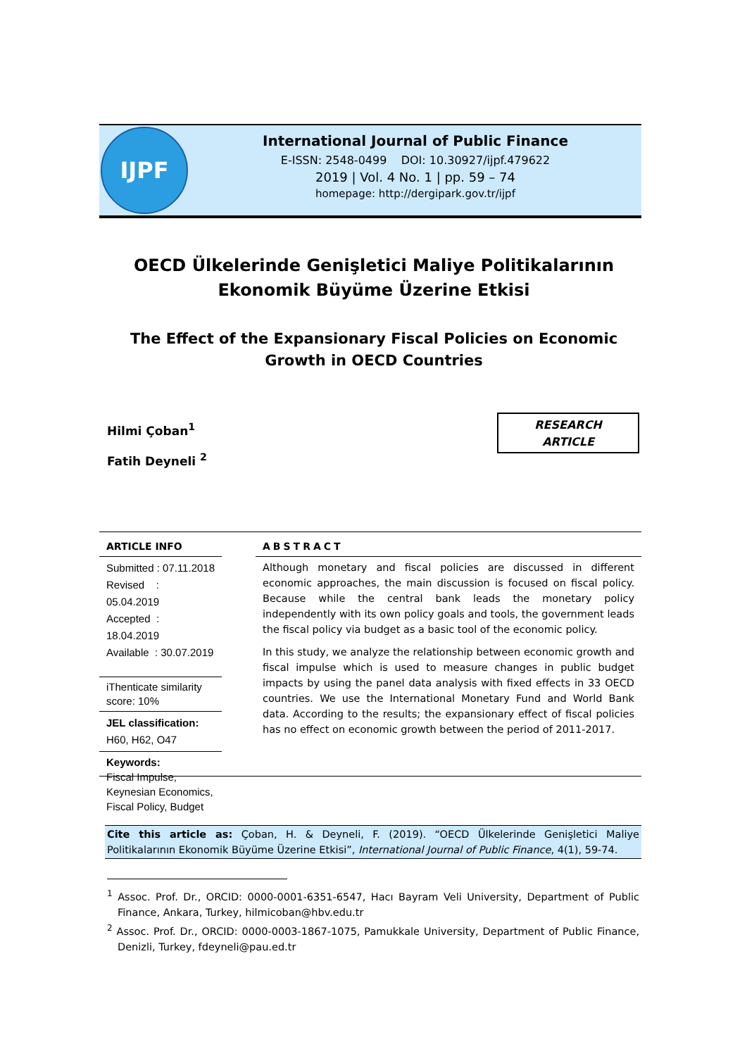IJPF
International Journal of Public Finance
E-ISSN: 2548-0499 DOI: 10.30927/ijpf.479622
2019 | Vol. 4 No. 1 | pp. 59 – 74
homepage: http://dergipark.gov.tr/ijpf
OECD Ülkelerinde Genişletici Maliye Politikalarının Ekonomik Büyüme Üzerine Etkisi
The Effect of the Expansionary Fiscal Policies on Economic Growth in OECD Countries
Hilmi Çoban<sup>1</sup>
Fatih Deyneli <sup>2</sup>
RESEARCH
ARTICLE
ARTICLE INFO
Submitted : 07.11.2018
Revised : 05.04.2019
Accepted : 18.04.2019
Available : 30.07.2019
iThenticate similarity score: 10%
JEL classification:
H60, H62, O47
Keywords:
Fiscal Impulse, Keynesian Economics, Fiscal Policy, Budget
ABSTRACT
Although monetary and fiscal policies are discussed in different economic approaches, the main discussion is focused on fiscal policy. Because while the central bank leads the monetary policy independently with its own policy goals and tools, the government leads the fiscal policy via budget as a basic tool of the economic policy.
In this study, we analyze the relationship between economic growth and fiscal impulse which is used to measure changes in public budget impacts by using the panel data analysis with fixed effects in 33 OECD countries. We use the International Monetary Fund and World Bank data. According to the results; the expansionary effect of fiscal policies has no effect on economic growth between the period of 2011-2017.
Cite this article as: Çoban, H. & Deyneli, F. (2019). “OECD Ülkelerinde Genişletici Maliye Politikalarının Ekonomik Büyüme Üzerine Etkisi”, International Journal of Public Finance, 4(1), 59-74.
<sup>1</sup> Assoc. Prof. Dr., ORCID: 0000-0001-6351-6547, Hacı Bayram Veli University, Department of Public Finance, Ankara, Turkey, hilmicoban@hbv.edu.tr
<sup>2</sup> Assoc. Prof. Dr., ORCID: 0000-0003-1867-1075, Pamukkale University, Department of Public Finance, Denizli, Turkey, fdeyneli@pau.ed.tr